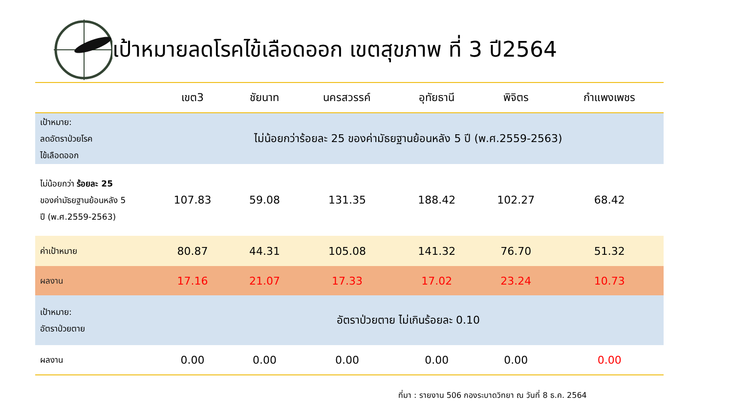เป้าหมายลดโรคไข้เลือดออก เขตสุขภาพ ที่ 3 ปี2564
| | เขต3 | ชัยนาท | นครสวรรค์ | อุทัยธานี | พิจิตร | กำแพงเพชร |
| --- | --- | --- | --- | --- | --- | --- |
| เป้าหมาย: ลดอัตราป่วยโรค ไข้เลือดออก | ไม่น้อยกว่าร้อยละ 25 ของค่ามัธยฐานย้อนหลัง 5 ปี (พ.ศ.2559-2563) | | | | | |
| ไม่น้อยกว่า ร้อยละ 25 ของค่ามัธยฐานย้อนหลัง 5 ปี (พ.ศ.2559-2563) | 107.83 | 59.08 | 131.35 | 188.42 | 102.27 | 68.42 |
| ค่าเป้าหมาย | 80.87 | 44.31 | 105.08 | 141.32 | 76.70 | 51.32 |
| ผลงาน | 17.16 | 21.07 | 17.33 | 17.02 | 23.24 | 10.73 |
| เป้าหมาย: อัตราป่วยตาย | อัตราป่วยตาย ไม่เกินร้อยละ 0.10 | | | | | |
| ผลงาน | 0.00 | 0.00 | 0.00 | 0.00 | 0.00 | 0.00 |
ที่มา : รายงาน 506 กองระบาดวิทยา ณ วันที่ 8 ธ.ค. 2564